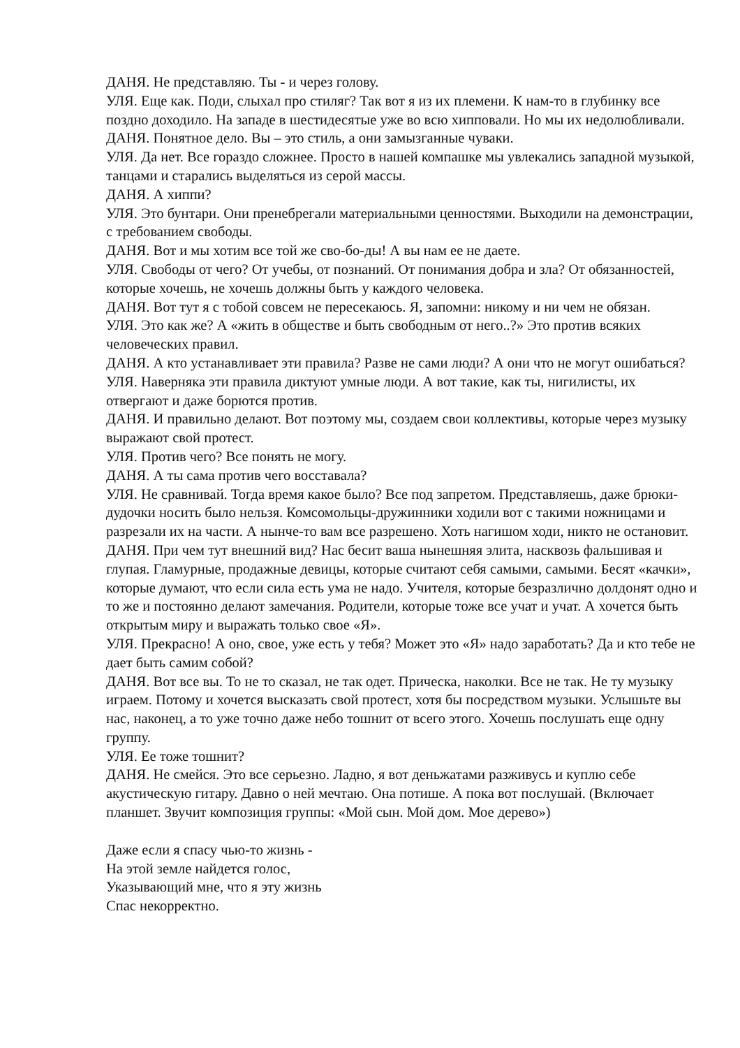ДАНЯ. Не представляю. Ты - и через голову.
УЛЯ. Еще как. Поди, слыхал про стиляг? Так вот я из их племени. К нам-то в глубинку все поздно доходило. На западе в шестидесятые уже во всю хипповали. Но мы их недолюбливали.
ДАНЯ. Понятное дело. Вы – это стиль, а они замызганные чуваки.
УЛЯ. Да нет. Все гораздо сложнее. Просто в нашей компашке мы увлекались западной музыкой, танцами и старались выделяться из серой массы.
ДАНЯ. А хиппи?
УЛЯ. Это бунтари. Они пренебрегали материальными ценностями. Выходили на демонстрации, с требованием свободы.
ДАНЯ. Вот и мы хотим все той же сво-бо-ды! А вы нам ее не даете.
УЛЯ. Свободы от чего? От учебы, от познаний. От понимания добра и зла? От обязанностей, которые хочешь, не хочешь должны быть у каждого человека.
ДАНЯ. Вот тут я с тобой совсем не пересекаюсь. Я, запомни: никому и ни чем не обязан.
УЛЯ. Это как же? А «жить в обществе и быть свободным от него..?» Это против всяких человеческих правил.
ДАНЯ. А кто устанавливает эти правила? Разве не сами люди? А они что не могут ошибаться?
УЛЯ. Наверняка эти правила диктуют умные люди. А вот такие, как ты, нигилисты, их отвергают и даже борются против.
ДАНЯ. И правильно делают. Вот поэтому мы, создаем свои коллективы, которые через музыку выражают свой протест.
УЛЯ. Против чего? Все понять не могу.
ДАНЯ. А ты сама против чего восставала?
УЛЯ. Не сравнивай. Тогда время какое было? Все под запретом. Представляешь, даже брюки-дудочки носить было нельзя. Комсомольцы-дружинники ходили вот с такими ножницами и разрезали их на части. А нынче-то вам все разрешено. Хоть нагишом ходи, никто не остановит.
ДАНЯ. При чем тут внешний вид? Нас бесит ваша нынешняя элита, насквозь фальшивая и глупая. Гламурные, продажные девицы, которые считают себя самыми, самыми. Бесят «качки», которые думают, что если сила есть ума не надо. Учителя, которые безразлично долдонят одно и то же и постоянно делают замечания. Родители, которые тоже все учат и учат. А хочется быть открытым миру и выражать только свое «Я».
УЛЯ. Прекрасно! А оно, свое, уже есть у тебя? Может это «Я» надо заработать? Да и кто тебе не дает быть самим собой?
ДАНЯ. Вот все вы. То не то сказал, не так одет. Прическа, наколки. Все не так. Не ту музыку играем. Потому и хочется высказать свой протест, хотя бы посредством музыки. Услышьте вы нас, наконец, а то уже точно даже небо тошнит от всего этого. Хочешь послушать еще одну группу.
УЛЯ. Ее тоже тошнит?
ДАНЯ. Не смейся. Это все серьезно. Ладно, я вот деньжатами разживусь и куплю себе акустическую гитару. Давно о ней мечтаю. Она потише. А пока вот послушай. (Включает планшет. Звучит композиция группы: «Мой сын. Мой дом. Мое дерево»)
Даже если я спасу чью-то жизнь -
На этой земле найдется голос,
Указывающий мне, что я эту жизнь
Спас некорректно.